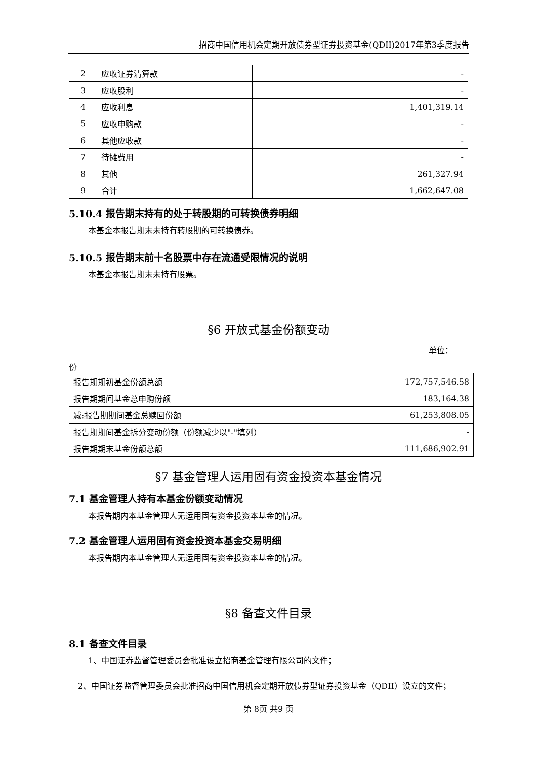招商中国信用机会定期开放债券型证券投资基金(QDII)2017年第3季度报告
| 2 | 应收证券清算款 | - |
| 3 | 应收股利 | - |
| 4 | 应收利息 | 1,401,319.14 |
| 5 | 应收申购款 | - |
| 6 | 其他应收款 | - |
| 7 | 待摊费用 | - |
| 8 | 其他 | 261,327.94 |
| 9 | 合计 | 1,662,647.08 |
5.10.4 报告期末持有的处于转股期的可转换债券明细
本基金本报告期末未持有转股期的可转换债券。
5.10.5 报告期末前十名股票中存在流通受限情况的说明
本基金本报告期末未持有股票。
§6 开放式基金份额变动
单位：
份
| 报告期期初基金份额总额 | 172,757,546.58 |
| 报告期期间基金总申购份额 | 183,164.38 |
| 减:报告期期间基金总赎回份额 | 61,253,808.05 |
| 报告期期间基金拆分变动份额（份额减少以"-"填列） | - |
| 报告期期末基金份额总额 | 111,686,902.91 |
§7 基金管理人运用固有资金投资本基金情况
7.1 基金管理人持有本基金份额变动情况
本报告期内本基金管理人无运用固有资金投资本基金的情况。
7.2 基金管理人运用固有资金投资本基金交易明细
本报告期内本基金管理人无运用固有资金投资本基金的情况。
§8 备查文件目录
8.1 备查文件目录
1、中国证券监督管理委员会批准设立招商基金管理有限公司的文件；
2、中国证券监督管理委员会批准招商中国信用机会定期开放债券型证券投资基金（QDII）设立的文件；
第 8页 共9 页